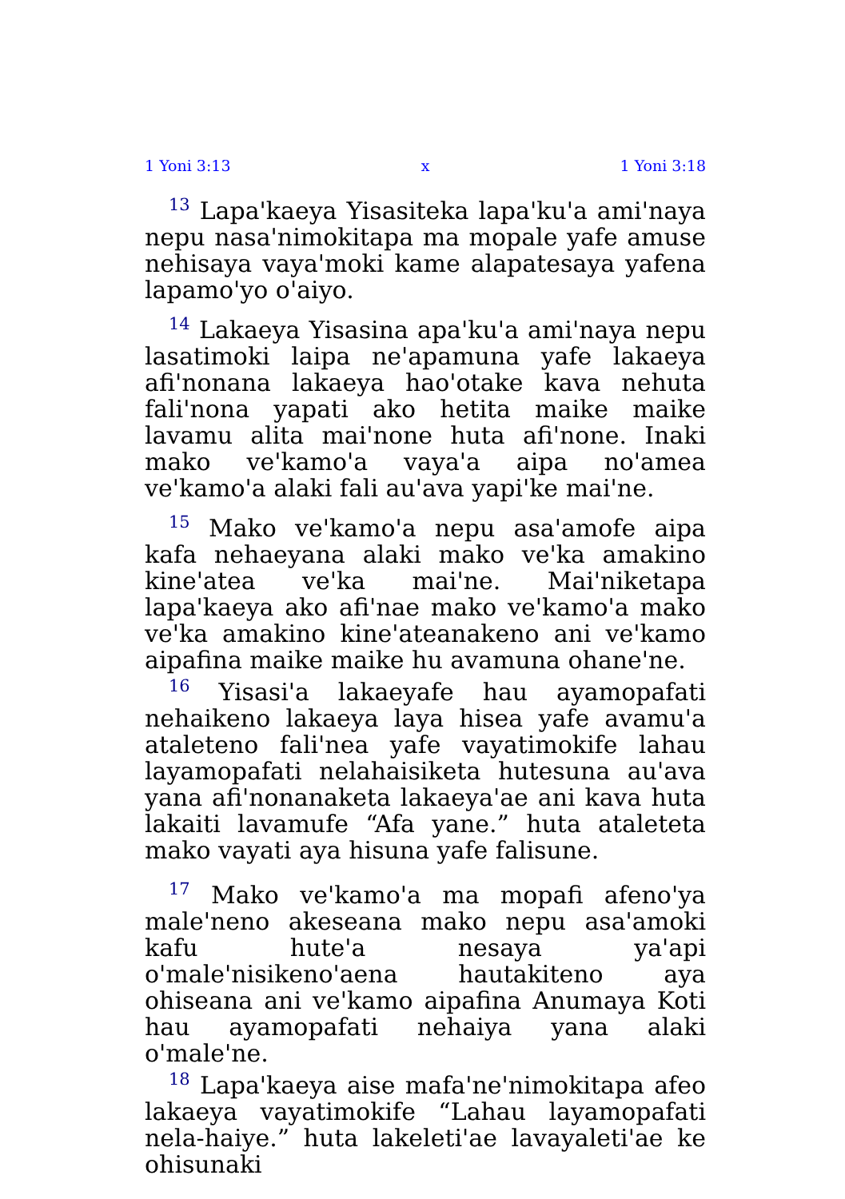1 Yoni 3:13 x 1 Yoni 3:18
<sup>13</sup> Lapa'kaeya Yisasiteka lapa'ku'a ami'naya nepu nasa'nimokitapa ma mopale yafe amuse nehisaya vaya'moki kame alapatesaya yafena lapamo'yo o'aiyo.
<sup>14</sup> Lakaeya Yisasina apa'ku'a ami'naya nepu lasatimoki laipa ne'apamuna yafe lakaeya afi'nonana lakaeya hao'otake kava nehuta fali'nona yapati ako hetita maike maike lavamu alita mai'none huta afi'none. Inaki mako ve'kamo'a vaya'a aipa no'amea ve'kamo'a alaki fali au'ava yapi'ke mai'ne.
<sup>15</sup> Mako ve'kamo'a nepu asa'amofe aipa kafa nehaeyana alaki mako ve'ka amakino kine'atea ve'ka mai'ne. Mai'niketapa lapa'kaeya ako afi'nae mako ve'kamo'a mako ve'ka amakino kine'ateanakeno ani ve'kamo aipafina maike maike hu avamuna ohane'ne.
<sup>16</sup> Yisasi'a lakaeyafe hau ayamopafati nehaikeno lakaeya laya hisea yafe avamu'a ataleteno fali'nea yafe vayatimokife lahau layamopafati nelahaisiketa hutesuna au'ava yana afi'nonanaketa lakaeya'ae ani kava huta lakaiti lavamufe “Afa yane.” huta ataleteta mako vayati aya hisuna yafe falisune.
<sup>17</sup> Mako ve'kamo'a ma mopafi afeno'ya male'neno akeseana mako nepu asa'amoki kafu hute'a nesaya ya'api o'male'nisikeno'aena hautakiteno aya ohiseana ani ve'kamo aipafina Anumaya Koti hau ayamopafati nehaiya yana alaki o'male'ne.
<sup>18</sup> Lapa'kaeya aise mafa'ne'nimokitapa afeo lakaeya vayatimokife “Lahau layamopafati nela-haiye.” huta lakeleti'ae lavayaleti'ae ke ohisunaki